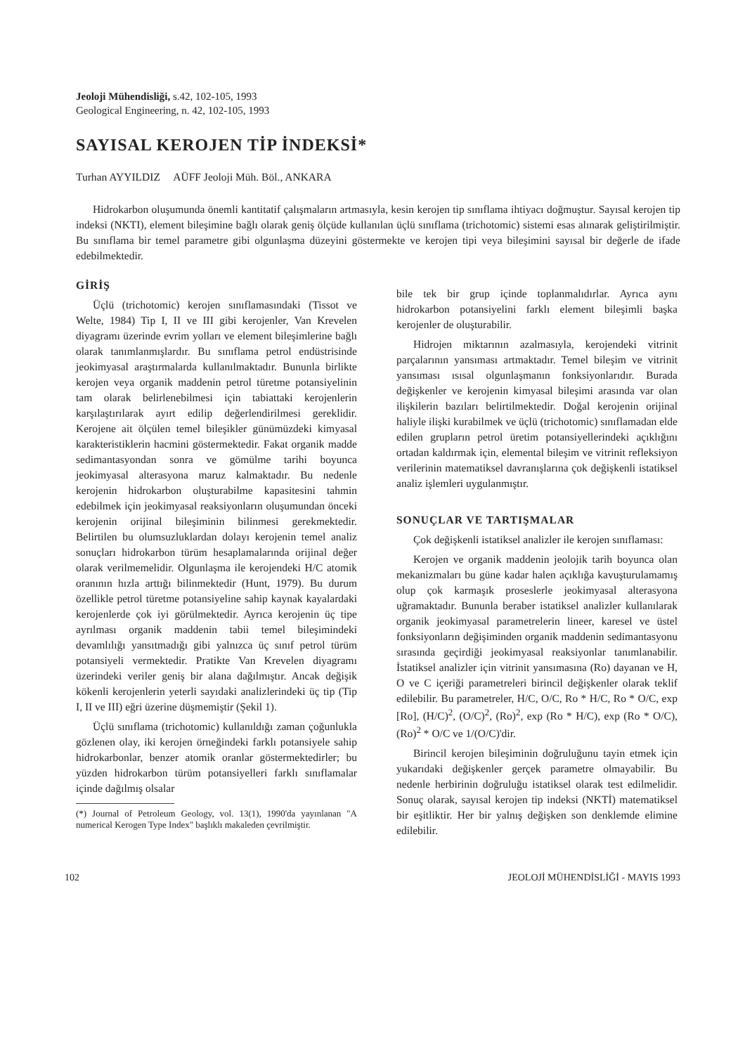Jeoloji Mühendisliği, s.42, 102-105, 1993
Geological Engineering, n. 42, 102-105, 1993
SAYISAL KEROJEN TİP İNDEKSİ*
Turhan AYYILDIZ AÜFF Jeoloji Müh. Böl., ANKARA
Hidrokarbon oluşumunda önemli kantitatif çalışmaların artmasıyla, kesin kerojen tip sınıflama ihtiyacı doğmuştur. Sayısal kerojen tip indeksi (NKTI), element bileşimine bağlı olarak geniş ölçüde kullanılan üçlü sınıflama (trichotomic) sistemi esas alınarak geliştirilmiştir. Bu sınıflama bir temel parametre gibi olgunlaşma düzeyini göstermekte ve kerojen tipi veya bileşimini sayısal bir değerle de ifade edebilmektedir.
GİRİŞ
Üçlü (trichotomic) kerojen sınıflamasındaki (Tissot ve Welte, 1984) Tip I, II ve III gibi kerojenler, Van Krevelen diyagramı üzerinde evrim yolları ve element bileşimlerine bağlı olarak tanımlanmışlardır. Bu sınıflama petrol endüstrisinde jeokimyasal araştırmalarda kullanılmaktadır. Bununla birlikte kerojen veya organik maddenin petrol türetme potansiyelinin tam olarak belirlenebilmesi için tabiattaki kerojenlerin karşılaştırılarak ayırt edilip değerlendirilmesi gereklidir. Kerojene ait ölçülen temel bileşikler günümüzdeki kimyasal karakteristiklerin hacmini göstermektedir. Fakat organik madde sedimantasyondan sonra ve gömülme tarihi boyunca jeokimyasal alterasyona maruz kalmaktadır. Bu nedenle kerojenin hidrokarbon oluşturabilme kapasitesini tahmin edebilmek için jeokimyasal reaksiyonların oluşumundan önceki kerojenin orijinal bileşiminin bilinmesi gerekmektedir. Belirtilen bu olumsuzluklardan dolayı kerojenin temel analiz sonuçları hidrokarbon türüm hesaplamalarında orijinal değer olarak verilmemelidir. Olgunlaşma ile kerojendeki H/C atomik oranının hızla arttığı bilinmektedir (Hunt, 1979). Bu durum özellikle petrol türetme potansiyeline sahip kaynak kayalardaki kerojenlerde çok iyi görülmektedir. Ayrıca kerojenin üç tipe ayrılması organik maddenin tabii temel bileşimindeki devamlılığı yansıtmadığı gibi yalnızca üç sınıf petrol türüm potansiyeli vermektedir. Pratikte Van Krevelen diyagramı üzerindeki veriler geniş bir alana dağılmıştır. Ancak değişik kökenli kerojenlerin yeterli sayıdaki analizlerindeki üç tip (Tip I, II ve III) eğri üzerine düşmemiştir (Şekil 1).
Üçlü sınıflama (trichotomic) kullanıldığı zaman çoğunlukla gözlenen olay, iki kerojen örneğindeki farklı potansiyele sahip hidrokarbonlar, benzer atomik oranlar göstermektedirler; bu yüzden hidrokarbon türüm potansiyelleri farklı sınıflamalar içinde dağılmış olsalar
(*) Journal of Petroleum Geology, vol. 13(1), 1990'da yayınlanan "A numerical Kerogen Type Index" başlıklı makaleden çevrilmiştir.
bile tek bir grup içinde toplanmalıdırlar. Ayrıca aynı hidrokarbon potansiyelini farklı element bileşimli başka kerojenler de oluşturabilir.
Hidrojen miktarının azalmasıyla, kerojendeki vitrinit parçalarının yansıması artmaktadır. Temel bileşim ve vitrinit yansıması ısısal olgunlaşmanın fonksiyonlarıdır. Burada değişkenler ve kerojenin kimyasal bileşimi arasında var olan ilişkilerin bazıları belirtilmektedir. Doğal kerojenin orijinal haliyle ilişki kurabilmek ve üçlü (trichotomic) sınıflamadan elde edilen grupların petrol üretim potansiyellerindeki açıklığını ortadan kaldırmak için, elemental bileşim ve vitrinit refleksiyon verilerinin matematiksel davranışlarına çok değişkenli istatiksel analiz işlemleri uygulanmıştır.
SONUÇLAR VE TARTIŞMALAR
Çok değişkenli istatiksel analizler ile kerojen sınıflaması:
Kerojen ve organik maddenin jeolojik tarih boyunca olan mekanizmaları bu güne kadar halen açıklığa kavuşturulamamış olup çok karmaşık proseslerle jeokimyasal alterasyona uğramaktadır. Bununla beraber istatiksel analizler kullanılarak organik jeokimyasal parametrelerin lineer, karesel ve üstel fonksiyonların değişiminden organik maddenin sedimantasyonu sırasında geçirdiği jeokimyasal reaksiyonlar tanımlanabilir. İstatiksel analizler için vitrinit yansımasına (Ro) dayanan ve H, O ve C içeriği parametreleri birincil değişkenler olarak teklif edilebilir. Bu parametreler, H/C, O/C, Ro * H/C, Ro * O/C, exp [Ro], (H/C)<sup>2</sup>, (O/C)<sup>2</sup>, (Ro)<sup>2</sup>, exp (Ro * H/C), exp (Ro * O/C), (Ro)<sup>2</sup> * O/C ve 1/(O/C)'dir.
Birincil kerojen bileşiminin doğruluğunu tayin etmek için yukarıdaki değişkenler gerçek parametre olmayabilir. Bu nedenle herbirinin doğruluğu istatiksel olarak test edilmelidir. Sonuç olarak, sayısal kerojen tip indeksi (NKTİ) matematiksel bir eşitliktir. Her bir yalnış değişken son denklemde elimine edilebilir.
102 JEOLOJİ MÜHENDİSLİĞİ - MAYIS 1993